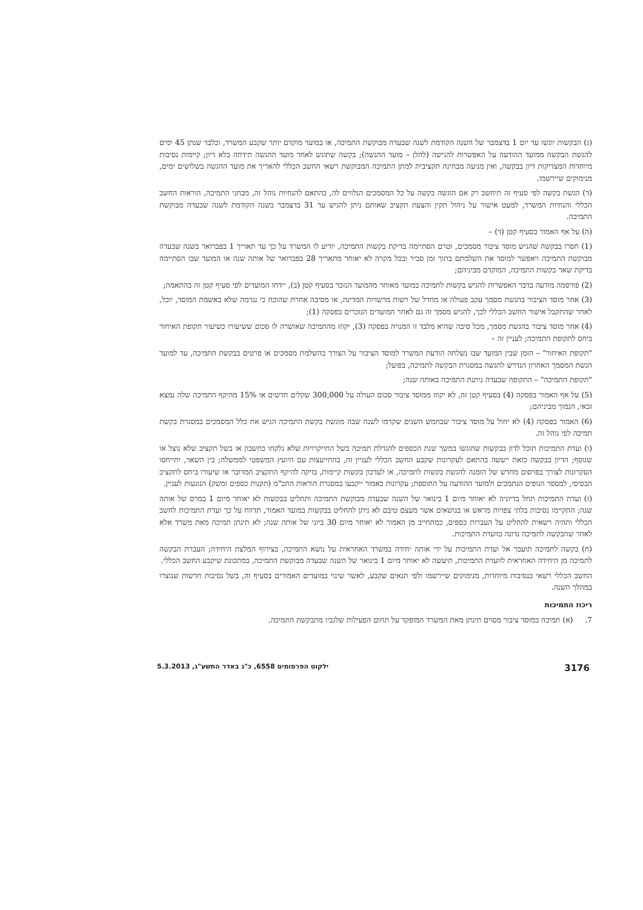(ג) הבקשות יוגשו עד יום 1 בדצמבר של השנה הקודמת לשנה שבעדה מבוקשת התמיכה, או במועד מוקדם יותר שקבע המשרד, ובלבד שנתן 45 ימים להגשת הבקשה ממועד ההודעה על האפשרות להגישה (להלן – מועד ההגשה); בקשה שתוגש לאחר מועד ההגשה תידחה בלא דיון; קיימות נסיבות מיוחדות המצדיקות דיון בבקשה, ואין מניעה מבחינה תקציבית למתן התמיכה המבוקשת רשאי החשב הכללי להאריך את מועד ההגשה בשלושים ימים, מנימוקים שיירשמו.
(ד) הגשת בקשה לפי סעיף זה תיחשב רק אם הוגשה בקשה על כל המסמכים הנלווים לה, בהתאם להנחיות נוהל זה, מבחני התמיכה, הוראות החשב הכללי והנחיות המשרד, למעט אישור על ניהול תקין והצעת תקציב שאותם ניתן להגיש עד 31 בדצמבר בשנה הקודמת לשנה שבעדה מבוקשת התמיכה.
(ה) על אף האמור בסעיף קטן (ד) –
(1) חסרו בבקשה שהגיש מוסד ציבור מסמכים, וטרם הסתיימה בדיקת בקשות התמיכה, יודיע לו המשרד על כך עד תאריך 1 בפברואר בשנה שבעדה מבוקשת התמיכה ויאפשר למוסד את השלמתם בתוך זמן סביר ובכל מקרה לא יאוחר מתאריך 28 בפברואר של אותה שנה או המועד שבו הסתיימה בדיקת שאר בקשות התמיכה, המוקדם מביניהם;
(2) פורסמה מודעה בדבר האפשרות להגיש בקשות לתמיכה במועד מאוחר מהמועד הנזכר בסעיף קטן (ב), יידחו המועדים לפי סעיף קטן זה בהתאמה;
(3) אחר מוסד הציבור בהגשת מסמך עקב פעולה או מחדל של רשות מרשויות המדינה, או מסיבה אחרת שהוכח כי נגרמה שלא באשמת המוסד, יוכל, לאחר שהתקבל אישור החשב הכללי לכך, להגיש מסמך זה גם לאחר המועדים הנזכרים בפסקה (1);
(4) אחר מוסד ציבור בהגשת מסמך, מכל סיבה שהיא מלבד זו המנויה בפסקה (3), יקוזז מהתמיכה שאושרה לו סכום ששיעורו כשיעור תקופת האיחור ביחס לתקופת התמיכה; לעניין זה –
"תקופת האיחור" – הזמן שבין המועד שבו נשלחה הודעת המשרד למוסד הציבור על הצורך בהשלמת מסמכים או פרטים בבקשת התמיכה, עד למועד הגשת המסמך האחרון הנדרש להגשה במסגרת הבקשה לתמיכה, בפועל;
"תקופת התמיכה" – התקופה שבעדה ניתנת התמיכה באותה שנה;
(5) על אף האמור בפסקה (4) בסעיף קטן זה, לא יקוזז ממוסד ציבור סכום העולה על 300,000 שקלים חדשים או 15% מהיקף התמיכה שלה נמצא זכאי, הנמוך מביניהם;
(6) האמור בפסקה (4) לא יחול על מוסד ציבור שבחמש השנים שקדמו לשנה שבה מוגשת בקשת התמיכה הגיש את כלל המסמכים במסגרת בקשת תמיכה לפי נוהל זה.
(ו) ועדת התמיכות תוכל לדון בבקשות שהוגשו במשך שנת הכספים להגדלת תמיכה בשל התייקרויות שלא נלקחו בחשבון או בשל תקציב שלא נוצל או שנוסף; הדיון בבקשה כזאת ייעשה בהתאם לעקרונות שקבע החשב הכללי לעניין זה, בהתייעצות עם היועץ המשפטי לממשלה; בין השאר, יתייחסו העקרונות לצורך בפרסום מחדש של הזמנה להגשת בקשות לתמיכה, או לעדכון בקשות קיימות, בזיקה להיקף התקציב המדובר או שיעורו ביחס לתקציב הבסיסי, למספר הגופים הנתמכים ולמועד ההודעה על התוספת; עקרונות כאמור ייקבעו במסגרת הוראות התכ"מ (תקנות כספים ומשק) הנוגעות לעניין.
(ז) ועדת התמיכות תחל בדיוניה לא יאוחר מיום 1 בינואר של השנה שבעדה מבוקשת התמיכה ותחליט בבקשות לא יאוחר מיום 1 במרס של אותה שנה; התקיימו נסיבות בלתי צפויות מראש או בנושאים אשר מעצם טיבם לא ניתן להחליט בבקשות במועד האמור, תדווח על כך ועדת התמיכות לחשב הכללי ותהיה רשאית להחליט על העברות כספים, כמתחייב מן האמור לא יאוחר מיום 30 ביוני של אותה שנה; לא תינתן תמיכה מאת משרד אלא לאחר שהבקשה לתמיכה נדונה בוועדת התמיכות.
(ח) בקשה לתמיכה תועבר אל ועדת התמיכות על ידי אותה יחידה במשרד האחראית על נושא התמיכה, בצירוף המלצת היחידה; העברת הבקשה לתמיכה מן היחידה האחראית לוועדת התמיכות, תיעשה לא יאוחר מיום 1 בינואר של השנה שבעדה מבוקשת התמיכה, במתכונת שיקבע החשב הכללי.
החשב הכללי רשאי בנסיבות מיוחדות, מנימוקים שיירשמו ולפי תנאים שקבע, לאשר שינוי במועדים האמורים בסעיף זה, בשל נסיבות חדשות שנוצרו במהלך השנה.
ריכוז התמיכות
7. (א) תמיכה במוסד ציבור מסוים תינתן מאת המשרד המופקד על תחום הפעילות שלגביו מתבקשת התמיכה.
3176 ילקוט הפרסומים 6558, כ"ג באדר התשע"ג, 5.3.2013